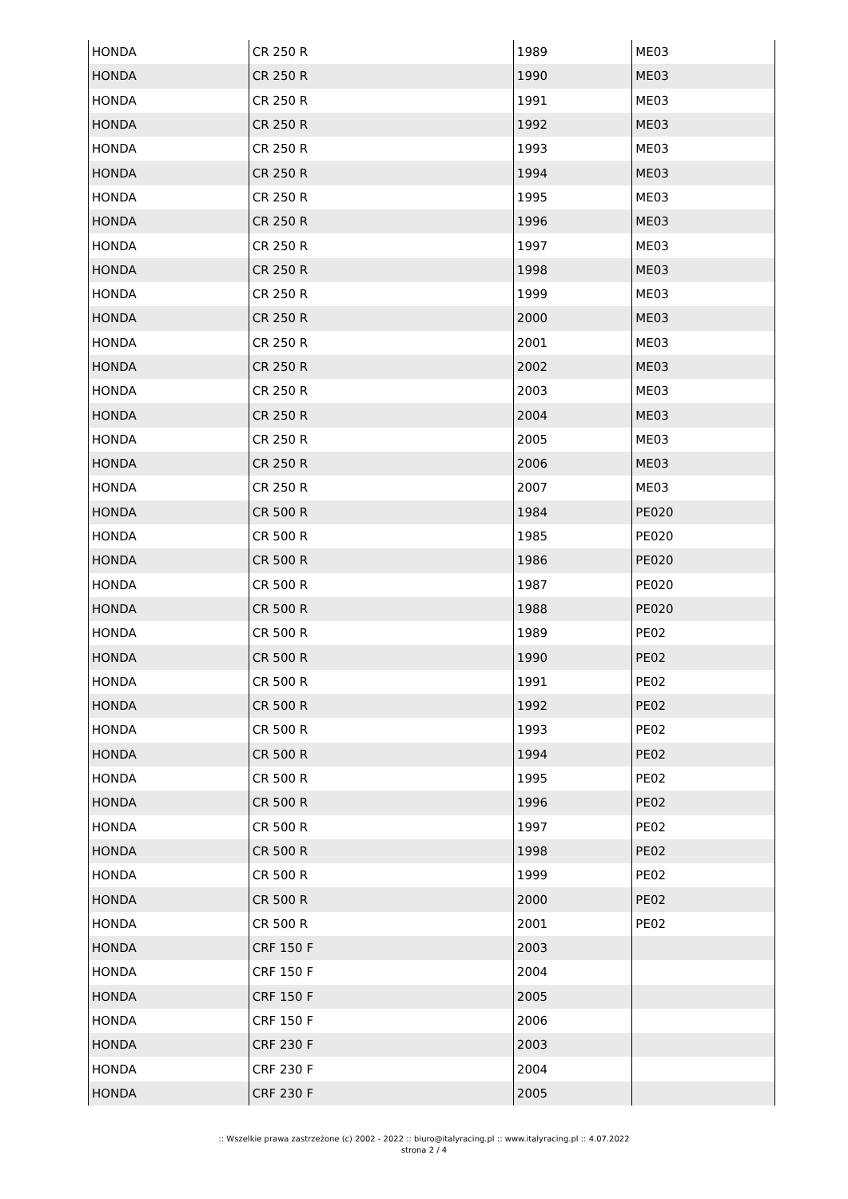| HONDA | CR 250 R | 1989 | ME03 |
| HONDA | CR 250 R | 1990 | ME03 |
| HONDA | CR 250 R | 1991 | ME03 |
| HONDA | CR 250 R | 1992 | ME03 |
| HONDA | CR 250 R | 1993 | ME03 |
| HONDA | CR 250 R | 1994 | ME03 |
| HONDA | CR 250 R | 1995 | ME03 |
| HONDA | CR 250 R | 1996 | ME03 |
| HONDA | CR 250 R | 1997 | ME03 |
| HONDA | CR 250 R | 1998 | ME03 |
| HONDA | CR 250 R | 1999 | ME03 |
| HONDA | CR 250 R | 2000 | ME03 |
| HONDA | CR 250 R | 2001 | ME03 |
| HONDA | CR 250 R | 2002 | ME03 |
| HONDA | CR 250 R | 2003 | ME03 |
| HONDA | CR 250 R | 2004 | ME03 |
| HONDA | CR 250 R | 2005 | ME03 |
| HONDA | CR 250 R | 2006 | ME03 |
| HONDA | CR 250 R | 2007 | ME03 |
| HONDA | CR 500 R | 1984 | PE020 |
| HONDA | CR 500 R | 1985 | PE020 |
| HONDA | CR 500 R | 1986 | PE020 |
| HONDA | CR 500 R | 1987 | PE020 |
| HONDA | CR 500 R | 1988 | PE020 |
| HONDA | CR 500 R | 1989 | PE02 |
| HONDA | CR 500 R | 1990 | PE02 |
| HONDA | CR 500 R | 1991 | PE02 |
| HONDA | CR 500 R | 1992 | PE02 |
| HONDA | CR 500 R | 1993 | PE02 |
| HONDA | CR 500 R | 1994 | PE02 |
| HONDA | CR 500 R | 1995 | PE02 |
| HONDA | CR 500 R | 1996 | PE02 |
| HONDA | CR 500 R | 1997 | PE02 |
| HONDA | CR 500 R | 1998 | PE02 |
| HONDA | CR 500 R | 1999 | PE02 |
| HONDA | CR 500 R | 2000 | PE02 |
| HONDA | CR 500 R | 2001 | PE02 |
| HONDA | CRF 150 F | 2003 | |
| HONDA | CRF 150 F | 2004 | |
| HONDA | CRF 150 F | 2005 | |
| HONDA | CRF 150 F | 2006 | |
| HONDA | CRF 230 F | 2003 | |
| HONDA | CRF 230 F | 2004 | |
| HONDA | CRF 230 F | 2005 | |
:: Wszelkie prawa zastrzeżone (c) 2002 - 2022 :: biuro@italyracing.pl :: www.italyracing.pl :: 4.07.2022
strona 2 / 4